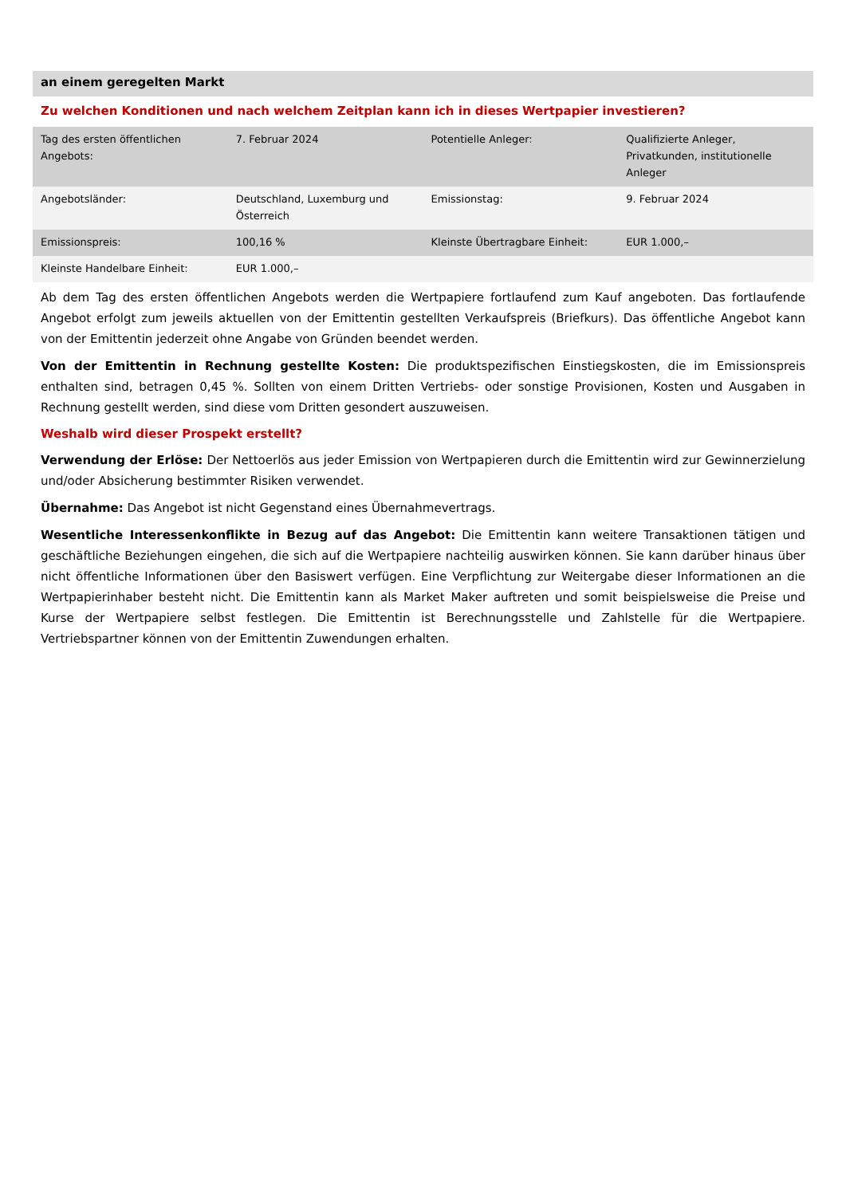an einem geregelten Markt
Zu welchen Konditionen und nach welchem Zeitplan kann ich in dieses Wertpapier investieren?
| Tag des ersten öffentlichen Angebots: | 7. Februar 2024 | Potentielle Anleger: | Qualifizierte Anleger, Privatkunden, institutionelle Anleger |
| Angebotsländer: | Deutschland, Luxemburg und Österreich | Emissionstag: | 9. Februar 2024 |
| Emissionspreis: | 100,16 % | Kleinste Übertragbare Einheit: | EUR 1.000,– |
| Kleinste Handelbare Einheit: | EUR 1.000,– | | |
Ab dem Tag des ersten öffentlichen Angebots werden die Wertpapiere fortlaufend zum Kauf angeboten. Das fortlaufende Angebot erfolgt zum jeweils aktuellen von der Emittentin gestellten Verkaufspreis (Briefkurs). Das öffentliche Angebot kann von der Emittentin jederzeit ohne Angabe von Gründen beendet werden.
Von der Emittentin in Rechnung gestellte Kosten: Die produktspezifischen Einstiegskosten, die im Emissionspreis enthalten sind, betragen 0,45 %. Sollten von einem Dritten Vertriebs- oder sonstige Provisionen, Kosten und Ausgaben in Rechnung gestellt werden, sind diese vom Dritten gesondert auszuweisen.
Weshalb wird dieser Prospekt erstellt?
Verwendung der Erlöse: Der Nettoerlös aus jeder Emission von Wertpapieren durch die Emittentin wird zur Gewinnerzielung und/oder Absicherung bestimmter Risiken verwendet.
Übernahme: Das Angebot ist nicht Gegenstand eines Übernahmevertrags.
Wesentliche Interessenkonflikte in Bezug auf das Angebot: Die Emittentin kann weitere Transaktionen tätigen und geschäftliche Beziehungen eingehen, die sich auf die Wertpapiere nachteilig auswirken können. Sie kann darüber hinaus über nicht öffentliche Informationen über den Basiswert verfügen. Eine Verpflichtung zur Weitergabe dieser Informationen an die Wertpapierinhaber besteht nicht. Die Emittentin kann als Market Maker auftreten und somit beispielsweise die Preise und Kurse der Wertpapiere selbst festlegen. Die Emittentin ist Berechnungsstelle und Zahlstelle für die Wertpapiere. Vertriebspartner können von der Emittentin Zuwendungen erhalten.